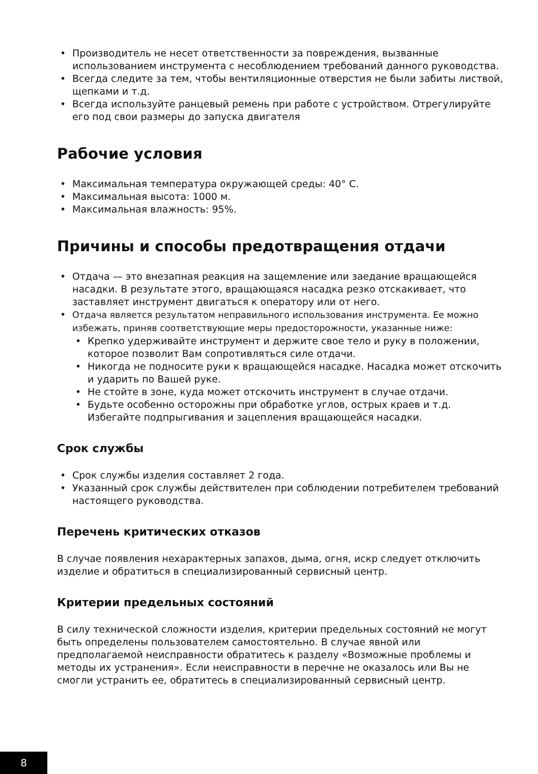• Производитель не несет ответственности за повреждения, вызванные использованием инструмента с несоблюдением требований данного руководства.
• Всегда следите за тем, чтобы вентиляционные отверстия не были забиты листвой, щепками и т.д.
• Всегда используйте ранцевый ремень при работе с устройством. Отрегулируйте его под свои размеры до запуска двигателя
Рабочие условия
• Максимальная температура окружающей среды: 40° С.
• Максимальная высота: 1000 м.
• Максимальная влажность: 95%.
Причины и способы предотвращения отдачи
• Отдача — это внезапная реакция на защемление или заедание вращающейся насадки. В результате этого, вращающаяся насадка резко отскакивает, что заставляет инструмент двигаться к оператору или от него.
• Отдача является результатом неправильного использования инструмента. Ее можно избежать, приняв соответствующие меры предосторожности, указанные ниже:
• Крепко удерживайте инструмент и держите свое тело и руку в положении, которое позволит Вам сопротивляться силе отдачи.
• Никогда не подносите руки к вращающейся насадке. Насадка может отскочить и ударить по Вашей руке.
• Не стойте в зоне, куда может отскочить инструмент в случае отдачи.
• Будьте особенно осторожны при обработке углов, острых краев и т.д. Избегайте подпрыгивания и зацепления вращающейся насадки.
Срок службы
• Срок службы изделия составляет 2 года.
• Указанный срок службы действителен при соблюдении потребителем требований настоящего руководства.
Перечень критических отказов
В случае появления нехарактерных запахов, дыма, огня, искр следует отключить изделие и обратиться в специализированный сервисный центр.
Критерии предельных состояний
В силу технической сложности изделия, критерии предельных состояний не могут быть определены пользователем самостоятельно. В случае явной или предполагаемой неисправности обратитесь к разделу «Возможные проблемы и методы их устранения». Если неисправности в перечне не оказалось или Вы не смогли устранить ее, обратитесь в специализированный сервисный центр.
8